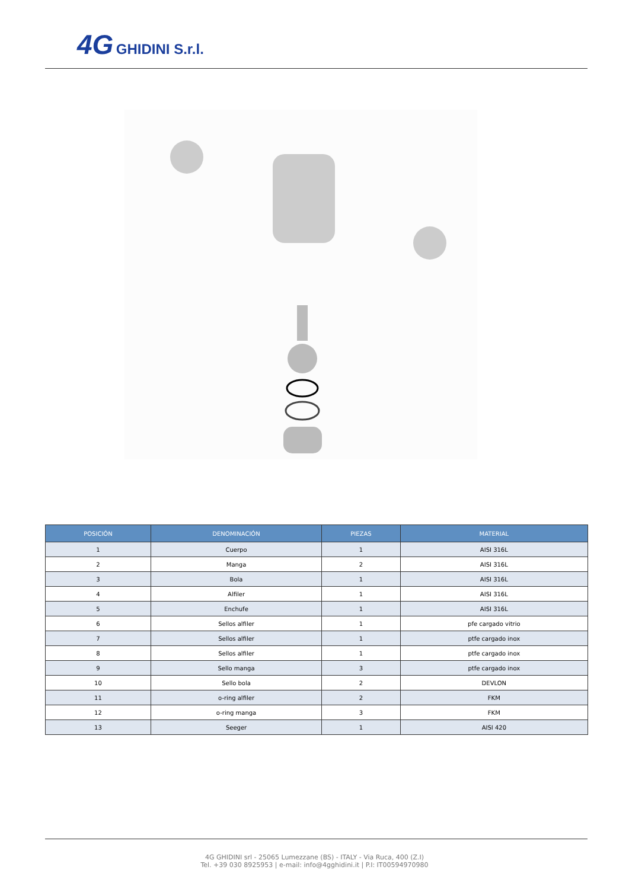4G GHIDINI S.r.l.
| POSICIÓN | DENOMINACIÓN | PIEZAS | MATERIAL |
| --- | --- | --- | --- |
| 1 | Cuerpo | 1 | AISI 316L |
| 2 | Manga | 2 | AISI 316L |
| 3 | Bola | 1 | AISI 316L |
| 4 | Alfiler | 1 | AISI 316L |
| 5 | Enchufe | 1 | AISI 316L |
| 6 | Sellos alfiler | 1 | pfe cargado vitrio |
| 7 | Sellos alfiler | 1 | ptfe cargado inox |
| 8 | Sellos alfiler | 1 | ptfe cargado inox |
| 9 | Sello manga | 3 | ptfe cargado inox |
| 10 | Sello bola | 2 | DEVLON |
| 11 | o-ring alfiler | 2 | FKM |
| 12 | o-ring manga | 3 | FKM |
| 13 | Seeger | 1 | AISI 420 |
4G GHIDINI srl - 25065 Lumezzane (BS) - ITALY - Via Ruca, 400 (Z.I)
Tel. +39 030 8925953 | e-mail: info@4gghidini.it | P.I: IT00594970980